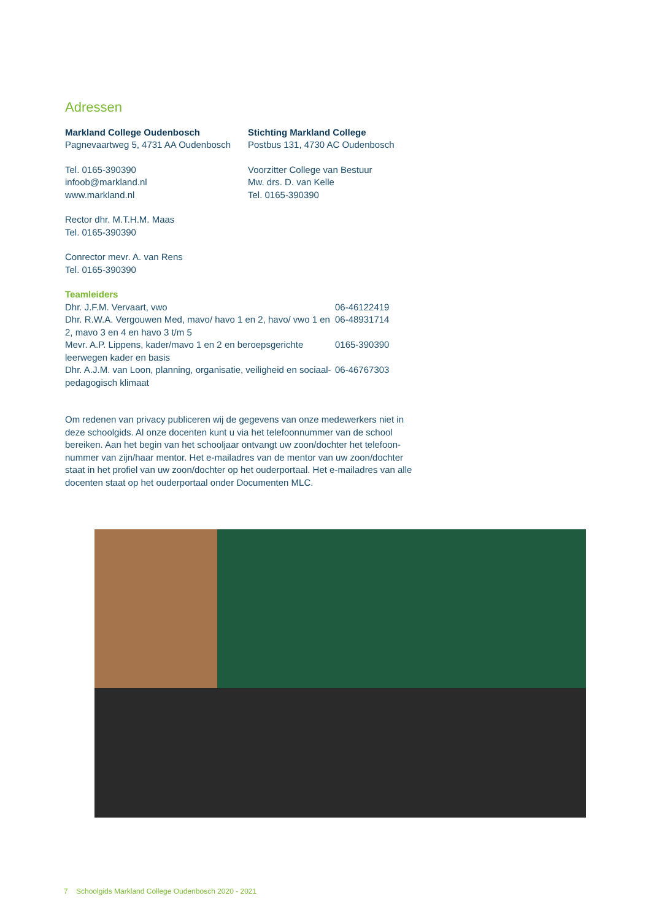Adressen
Markland College Oudenbosch
Pagnevaartweg 5, 4731 AA Oudenbosch
Tel. 0165-390390
infoob@markland.nl
www.markland.nl
Rector dhr. M.T.H.M. Maas
Tel. 0165-390390
Conrector mevr. A. van Rens
Tel. 0165-390390
Stichting Markland College
Postbus 131, 4730 AC Oudenbosch
Voorzitter College van Bestuur
Mw. drs. D. van Kelle
Tel. 0165-390390
Teamleiders
Dhr. J.F.M. Vervaart, vwo 06-46122419
Dhr. R.W.A. Vergouwen Med, mavo/ havo 1 en 2, havo/ vwo 1 en 2, mavo 3 en 4 en havo 3 t/m 5
06-48931714
Mevr. A.P. Lippens, kader/mavo 1 en 2 en beroepsgerichte leerwegen kader en basis
0165-390390
Dhr. A.J.M. van Loon, planning, organisatie, veiligheid en sociaal-pedagogisch klimaat
06-46767303
Om redenen van privacy publiceren wij de gegevens van onze medewerkers niet in deze schoolgids. Al onze docenten kunt u via het telefoonnummer van de school bereiken. Aan het begin van het schooljaar ontvangt uw zoon/dochter het telefoon-nummer van zijn/haar mentor. Het e-mailadres van de mentor van uw zoon/dochter staat in het profiel van uw zoon/dochter op het ouderportaal. Het e-mailadres van alle docenten staat op het ouderportaal onder Documenten MLC.
7 Schoolgids Markland College Oudenbosch 2020 - 2021